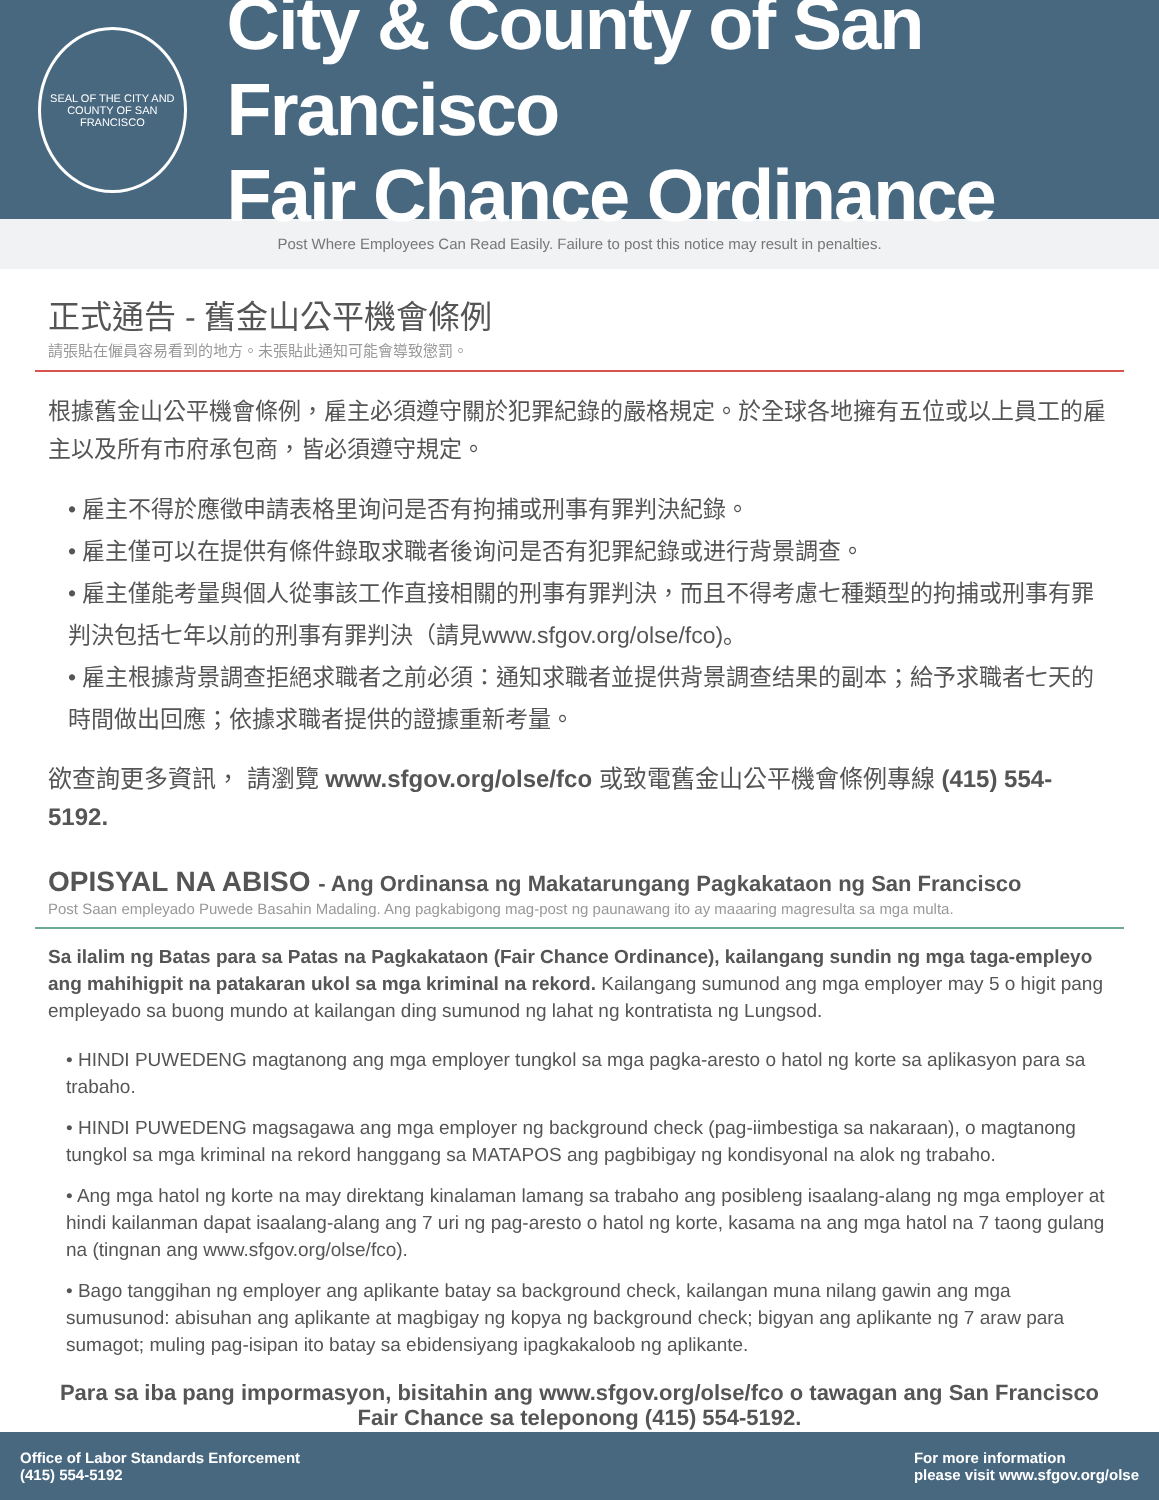SEAL OF THE CITY AND COUNTY OF SAN FRANCISCO
City & County of San Francisco
Fair Chance Ordinance
Post Where Employees Can Read Easily. Failure to post this notice may result in penalties.
正式通告 - 舊金山公平機會條例
請張貼在僱員容易看到的地方。未張貼此通知可能會導致懲罰。
根據舊金山公平機會條例，雇主必須遵守關於犯罪紀錄的嚴格規定。於全球各地擁有五位或以上員工的雇主以及所有市府承包商，皆必須遵守規定。
• 雇主不得於應徵申請表格里询问是否有拘捕或刑事有罪判決紀錄。
• 雇主僅可以在提供有條件錄取求職者後询问是否有犯罪紀錄或进行背景調查。
• 雇主僅能考量與個人從事該工作直接相關的刑事有罪判決，而且不得考慮七種類型的拘捕或刑事有罪判決包括七年以前的刑事有罪判決（請見www.sfgov.org/olse/fco)。
• 雇主根據背景調查拒絕求職者之前必須：通知求職者並提供背景調查结果的副本；給予求職者七天的時間做出回應；依據求職者提供的證據重新考量。
欲查詢更多資訊， 請瀏覽 www.sfgov.org/olse/fco 或致電舊金山公平機會條例專線 (415) 554-5192.
OPISYAL NA ABISO - Ang Ordinansa ng Makatarungang Pagkakataon ng San Francisco
Post Saan empleyado Puwede Basahin Madaling. Ang pagkabigong mag-post ng paunawang ito ay maaaring magresulta sa mga multa.
Sa ilalim ng Batas para sa Patas na Pagkakataon (Fair Chance Ordinance), kailangang sundin ng mga taga-empleyo ang mahihigpit na patakaran ukol sa mga kriminal na rekord. Kailangang sumunod ang mga employer may 5 o higit pang empleyado sa buong mundo at kailangan ding sumunod ng lahat ng kontratista ng Lungsod.
• HINDI PUWEDENG magtanong ang mga employer tungkol sa mga pagka-aresto o hatol ng korte sa aplikasyon para sa trabaho.
• HINDI PUWEDENG magsagawa ang mga employer ng background check (pag-iimbestiga sa nakaraan), o magtanong tungkol sa mga kriminal na rekord hanggang sa MATAPOS ang pagbibigay ng kondisyonal na alok ng trabaho.
• Ang mga hatol ng korte na may direktang kinalaman lamang sa trabaho ang posibleng isaalang-alang ng mga employer at hindi kailanman dapat isaalang-alang ang 7 uri ng pag-aresto o hatol ng korte, kasama na ang mga hatol na 7 taong gulang na (tingnan ang www.sfgov.org/olse/fco).
• Bago tanggihan ng employer ang aplikante batay sa background check, kailangan muna nilang gawin ang mga sumusunod: abisuhan ang aplikante at magbigay ng kopya ng background check; bigyan ang aplikante ng 7 araw para sumagot; muling pag-isipan ito batay sa ebidensiyang ipagkakaloob ng aplikante.
Para sa iba pang impormasyon, bisitahin ang www.sfgov.org/olse/fco o tawagan ang San Francisco Fair Chance sa teleponong (415) 554-5192.
Office of Labor Standards Enforcement
(415) 554-5192
For more information
please visit www.sfgov.org/olse